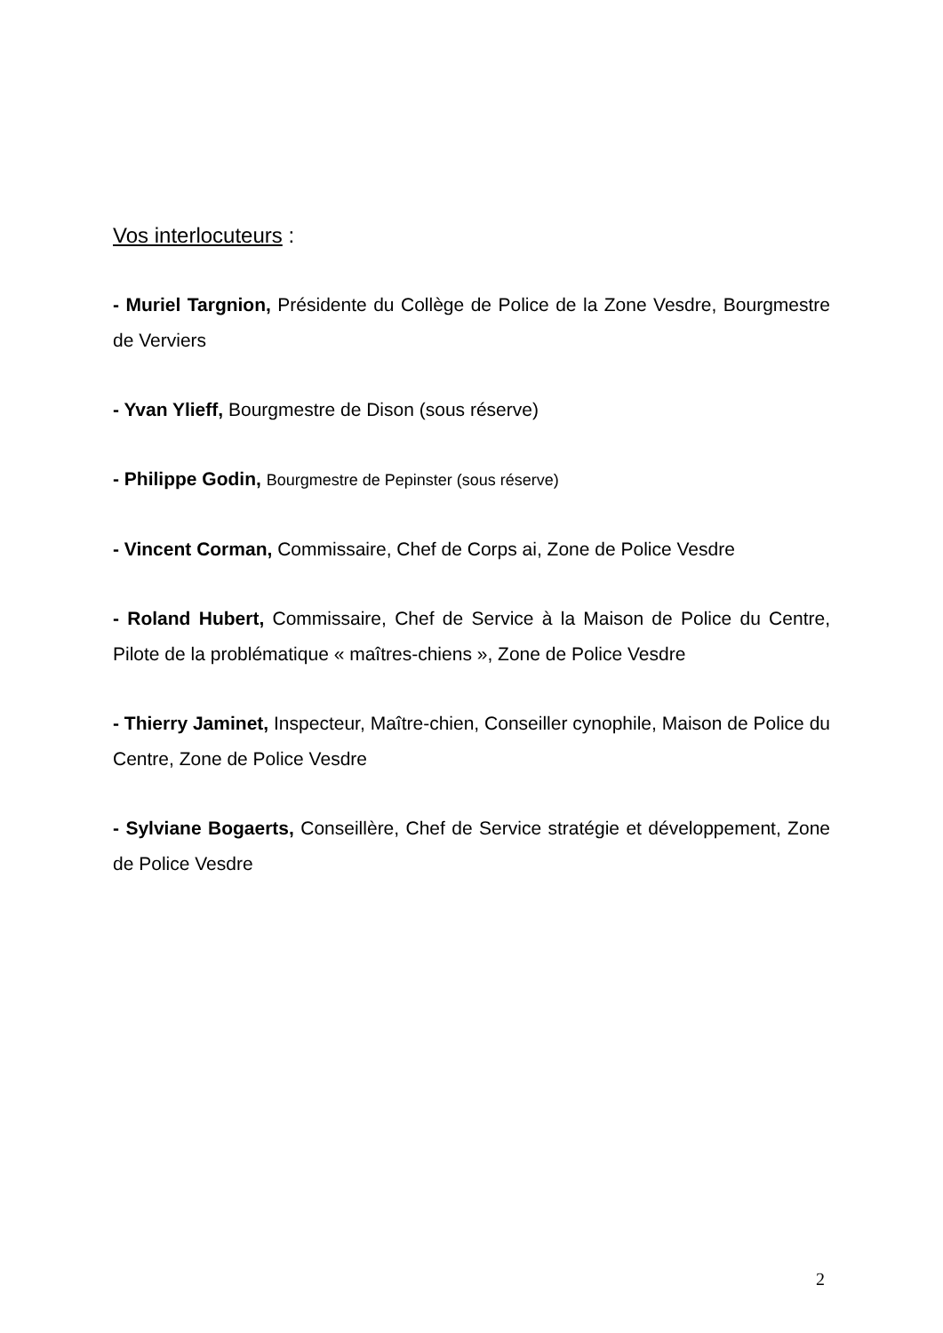Vos interlocuteurs :
- Muriel Targnion, Présidente du Collège de Police de la Zone Vesdre, Bourgmestre de Verviers
- Yvan Ylieff, Bourgmestre de Dison (sous réserve)
- Philippe Godin, Bourgmestre de Pepinster (sous réserve)
- Vincent Corman, Commissaire, Chef de Corps ai, Zone de Police Vesdre
- Roland Hubert, Commissaire, Chef de Service à la Maison de Police du Centre, Pilote de la problématique « maîtres-chiens », Zone de Police Vesdre
- Thierry Jaminet, Inspecteur, Maître-chien, Conseiller cynophile, Maison de Police du Centre, Zone de Police Vesdre
- Sylviane Bogaerts, Conseillère, Chef de Service stratégie et développement, Zone de Police Vesdre
2